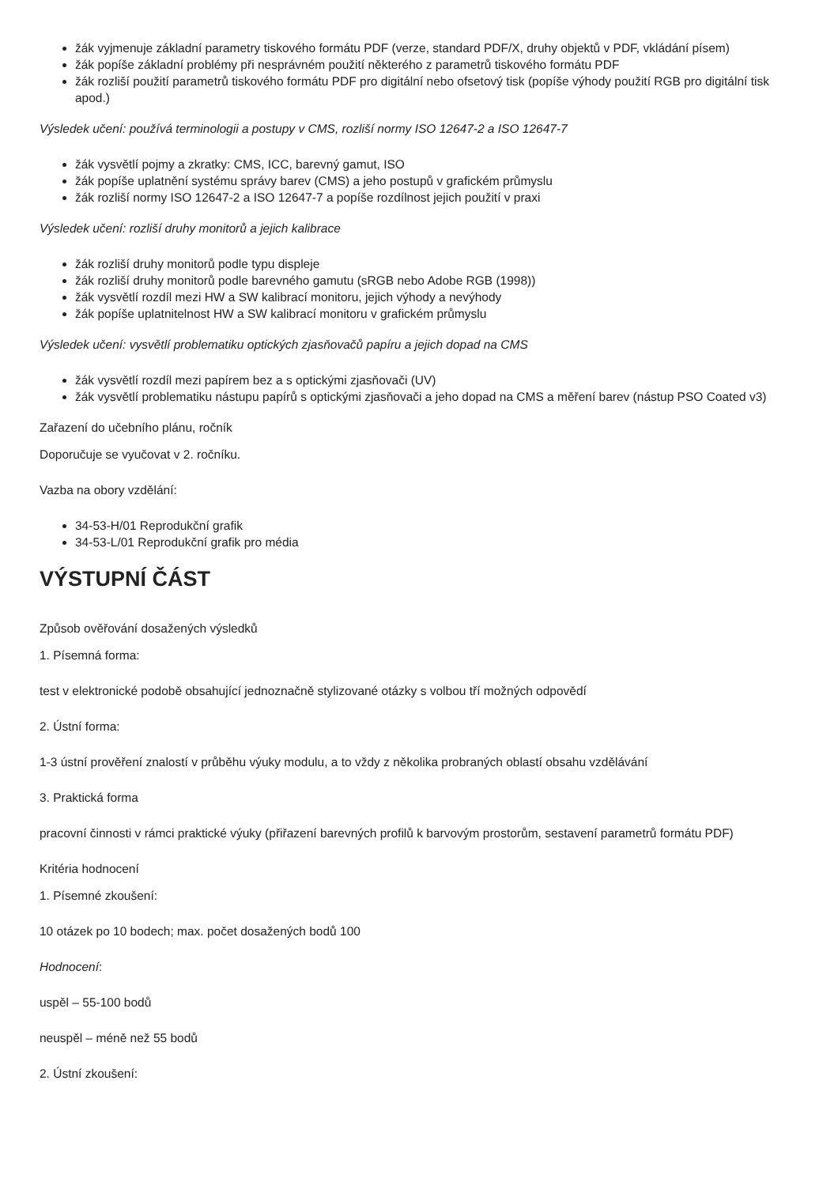žák vyjmenuje základní parametry tiskového formátu PDF (verze, standard PDF/X, druhy objektů v PDF, vkládání písem)
žák popíše základní problémy při nesprávném použití některého z parametrů tiskového formátu PDF
žák rozliší použití parametrů tiskového formátu PDF pro digitální nebo ofsetový tisk (popíše výhody použití RGB pro digitální tisk apod.)
Výsledek učení: používá terminologii a postupy v CMS, rozliší normy ISO 12647-2 a ISO 12647-7
žák vysvětlí pojmy a zkratky: CMS, ICC, barevný gamut, ISO
žák popíše uplatnění systému správy barev (CMS) a jeho postupů v grafickém průmyslu
žák rozliší normy ISO 12647-2 a ISO 12647-7 a popíše rozdílnost jejich použití v praxi
Výsledek učení: rozliší druhy monitorů a jejich kalibrace
žák rozliší druhy monitorů podle typu displeje
žák rozliší druhy monitorů podle barevného gamutu (sRGB nebo Adobe RGB (1998))
žák vysvětlí rozdíl mezi HW a SW kalibrací monitoru, jejich výhody a nevýhody
žák popíše uplatnitelnost HW a SW kalibrací monitoru v grafickém průmyslu
Výsledek učení: vysvětlí problematiku optických zjasňovačů papíru a jejich dopad na CMS
žák vysvětlí rozdíl mezi papírem bez a s optickými zjasňovači (UV)
žák vysvětlí problematiku nástupu papírů s optickými zjasňovači a jeho dopad na CMS a měření barev (nástup PSO Coated v3)
Zařazení do učebního plánu, ročník
Doporučuje se vyučovat v 2. ročníku.
Vazba na obory vzdělání:
34-53-H/01 Reprodukční grafik
34-53-L/01 Reprodukční grafik pro média
VÝSTUPNÍ ČÁST
Způsob ověřování dosažených výsledků
1. Písemná forma:
test v elektronické podobě obsahující jednoznačně stylizované otázky s volbou tří možných odpovědí
2. Ústní forma:
1-3 ústní prověření znalostí v průběhu výuky modulu, a to vždy z několika probraných oblastí obsahu vzdělávání
3. Praktická forma
pracovní činnosti v rámci praktické výuky (přiřazení barevných profilů k barvovým prostorům, sestavení parametrů formátu PDF)
Kritéria hodnocení
1. Písemné zkoušení:
10 otázek po 10 bodech; max. počet dosažených bodů 100
Hodnocení:
uspěl – 55-100 bodů
neuspěl – méně než 55 bodů
2. Ústní zkoušení: